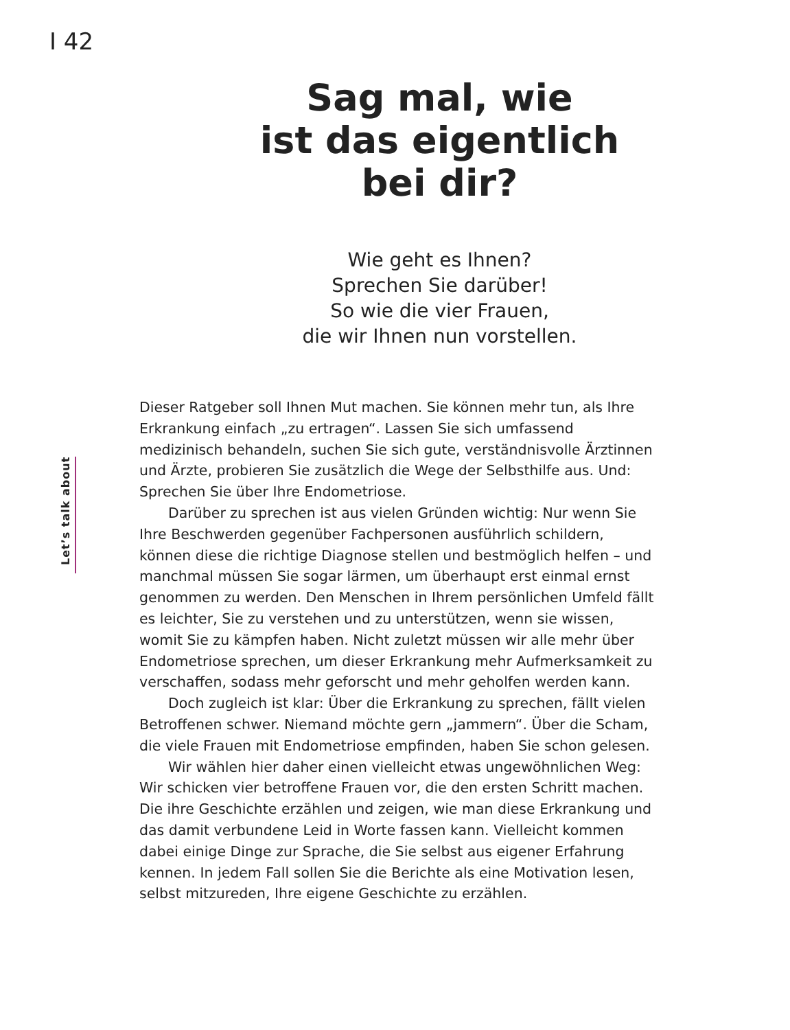I 42
Sag mal, wie
ist das eigentlich
bei dir?
Wie geht es Ihnen?
Sprechen Sie darüber!
So wie die vier Frauen,
die wir Ihnen nun vorstellen.
Let’s talk about
Dieser Ratgeber soll Ihnen Mut machen. Sie können mehr tun, als Ihre Erkrankung einfach „zu ertragen“. Lassen Sie sich umfassend medizinisch behandeln, suchen Sie sich gute, verständnisvolle Ärztinnen und Ärzte, probieren Sie zusätzlich die Wege der Selbsthilfe aus. Und: Sprechen Sie über Ihre Endometriose.
Darüber zu sprechen ist aus vielen Gründen wichtig: Nur wenn Sie Ihre Beschwerden gegenüber Fachpersonen ausführlich schildern, können diese die richtige Diagnose stellen und bestmöglich helfen – und manchmal müssen Sie sogar lärmen, um überhaupt erst einmal ernst genommen zu werden. Den Menschen in Ihrem persönlichen Umfeld fällt es leichter, Sie zu verstehen und zu unterstützen, wenn sie wissen, womit Sie zu kämpfen haben. Nicht zuletzt müssen wir alle mehr über Endometriose sprechen, um dieser Erkrankung mehr Aufmerksamkeit zu verschaffen, sodass mehr geforscht und mehr geholfen werden kann.
Doch zugleich ist klar: Über die Erkrankung zu sprechen, fällt vielen Betroffenen schwer. Niemand möchte gern „jammern“. Über die Scham, die viele Frauen mit Endometriose empfinden, haben Sie schon gelesen.
Wir wählen hier daher einen vielleicht etwas ungewöhnlichen Weg: Wir schicken vier betroffene Frauen vor, die den ersten Schritt machen. Die ihre Geschichte erzählen und zeigen, wie man diese Erkrankung und das damit verbundene Leid in Worte fassen kann. Vielleicht kommen dabei einige Dinge zur Sprache, die Sie selbst aus eigener Erfahrung kennen. In jedem Fall sollen Sie die Berichte als eine Motivation lesen, selbst mitzureden, Ihre eigene Geschichte zu erzählen.